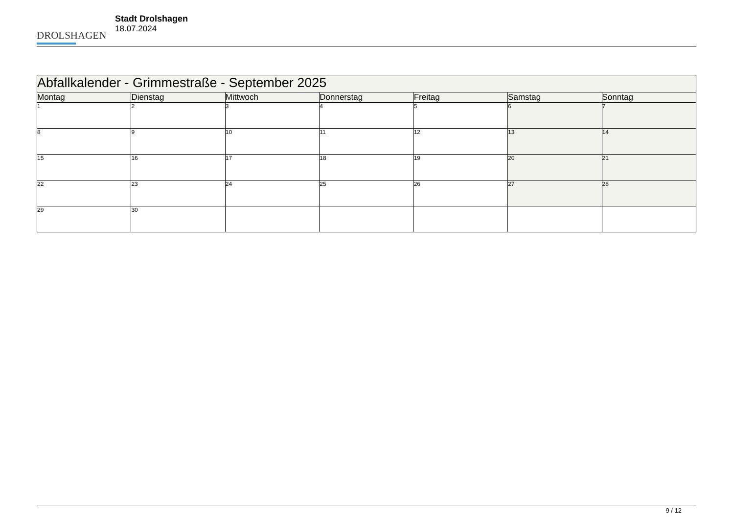DROLSHAGEN
Stadt Drolshagen
18.07.2024
| Abfallkalender - Grimmestraße - September 2025 | | | | | | |
| --- | --- | --- | --- | --- | --- | --- |
| Montag | Dienstag | Mittwoch | Donnerstag | Freitag | Samstag | Sonntag |
| 1 | 2 | 3 | 4 | 5 | 6 | 7 |
| 8 | 9 | 10 | 11 | 12 | 13 | 14 |
| 15 | 16 | 17 | 18 | 19 | 20 | 21 |
| 22 | 23 | 24 | 25 | 26 | 27 | 28 |
| 29 | 30 | | | | | |
9 / 12